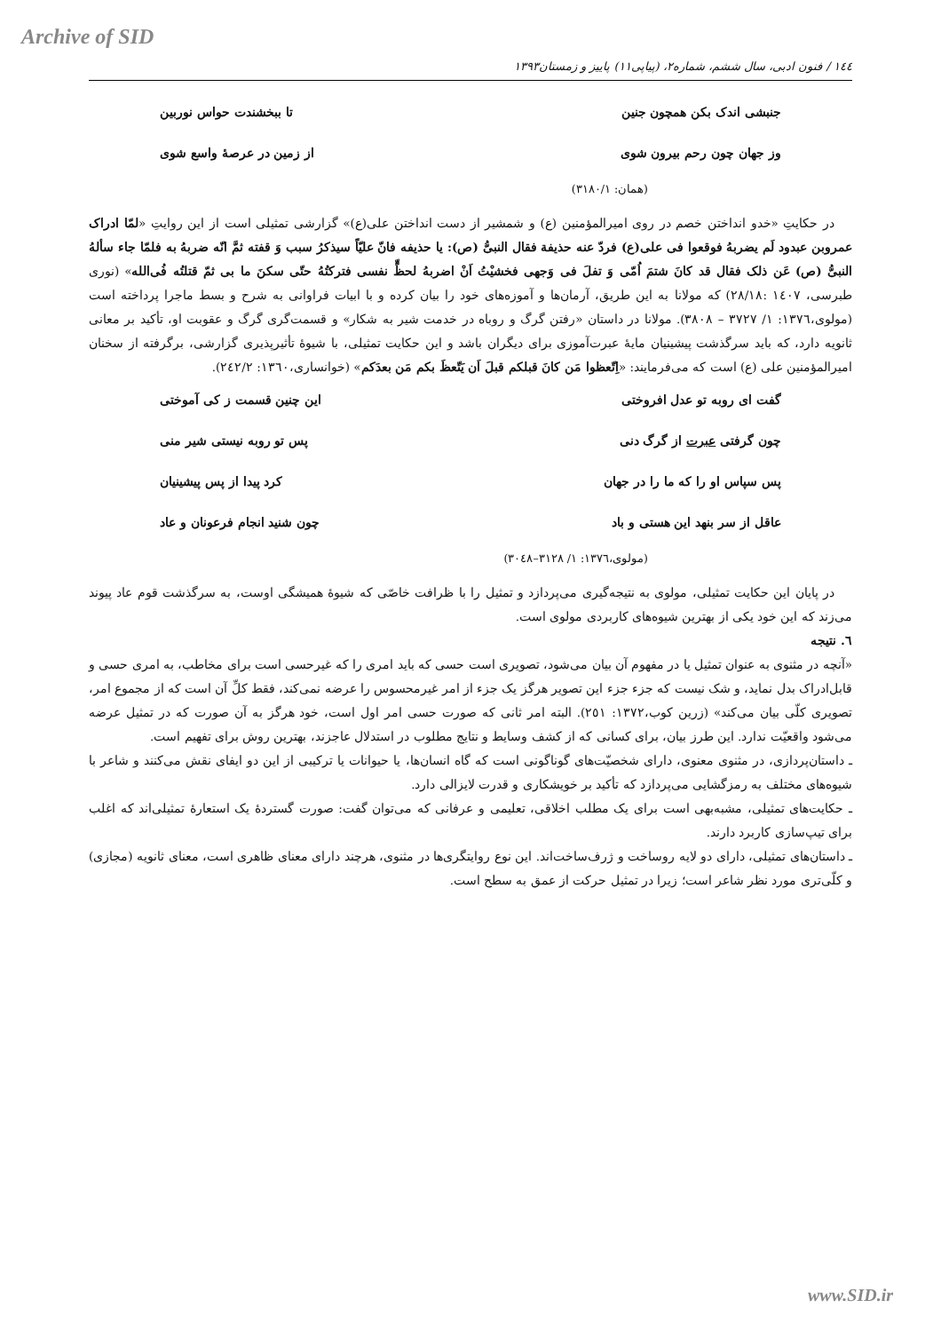Archive of SID
١٤٤ / فنون ادبی، سال ششم، شماره۲، (پیاپی۱۱) پاییز و زمستان۱۳۹۳
جنبشی اندک بکن همچون جنین تا ببخشندت حواس نوربین
وز جهان چون رحم بیرون شوی از زمین در عرصهٔ واسع شوی
(همان: ۳۱۸۰/۱)
در حکایتِ «خدو انداختن خصم در روی امیرالمؤمنین (ع) و شمشیر از دست انداختن علی(ع)» گزارشی تمثیلی است از این روایتِ «لمّا ادراک عمروبن عبدود لَم یضربهُ فوقعوا فی علی(ع) فردّ عنه حذیفة فقال النبیُّ (ص): یا حذیفه فانّ علیّاً سیذکرُ سبب وَ قفته ثمَّ انّه ضربهُ به فلمّا جاء سألهُ النبیُّ (ص) عَن ذلک فقال قد کانَ شتمَ اُمّی وَ تفلَ فی وَجهی فخشیْتُ اَنْ اضربهُ لحظٍّ نفسی فترکتُهُ حتّی سکنَ ما بی ثمّ قتلتُه فُی‌الله» (نوری طبرسی، ١٤٠٧ :٢٨/١٨) که مولانا به این طریق، آرمان‌ها و آموزه‌های خود را بیان کرده و با ابیات فراوانی به شرح و بسط ماجرا پرداخته است (مولوی،١٣٧٦: ١/ ٣٧٢٧ – ٣٨٠٨). مولانا در داستان «رفتن گرگ و روباه در خدمت شیر به شکار» و قسمت‌گری گرگ و عقوبت او، تأکید بر معانی ثانویه دارد، که باید سرگذشت پیشینیان مایهٔ عبرت‌آموزی برای دیگران باشد و این حکایت تمثیلی، با شیوهٔ تأثیرپذیری گزارشی، برگرفته از سخنان امیرالمؤمنین علی (ع) است که می‌فرمایند: «اِتّعظوا مَن کانَ قبلکم قبلَ اَن یَتّعظَ بکم مَن بعدَکم» (خوانساری،١٣٦٠: ٢٤٢/٢).
گفت ای روبه تو عدل افروختی این چنین قسمت ز کی آموختی
چون گرفتی عبرت از گرگ دنی پس تو روبه نیستی شیر منی
پس سپاس او را که ما را در جهان کرد پیدا از پس پیشینیان
عاقل از سر بنهد این هستی و باد چون شنید انجام فرعونان و عاد
(مولوی،١٣٧٦: ١/ ٣١٢٨–٣٠٤٨)
در پایان این حکایت تمثیلی، مولوی به نتیجه‌گیری می‌پردازد و تمثیل را با ظرافت خاصّی که شیوهٔ همیشگی اوست، به سرگذشت قوم عاد پیوند می‌زند که این خود یکی از بهترین شیوه‌های کاربردی مولوی است.
٦. نتیجه
«آنچه در مثنوی به عنوان تمثیل یا در مفهوم آن بیان می‌شود، تصویری است حسی که باید امری را که غیرحسی است برای مخاطب، به امری حسی و قابل‌ادراک بدل نماید، و شک نیست که جزء جزء این تصویر هرگز یک جزء از امر غیرمحسوس را عرضه نمی‌کند، فقط کلِّ آن است که از مجموع امر، تصویری کلّی بیان می‌کند» (زرین کوب،١٣٧٢: ٢٥١). البته امر ثانی که صورت حسی امر اول است، خود هرگز به آن صورت که در تمثیل عرضه می‌شود واقعیّت ندارد. این طرز بیان، برای کسانی که از کشف وسایط و نتایج مطلوب در استدلال عاجزند، بهترین روش برای تفهیم است.
ـ داستان‌پردازی، در مثنوی معنوی، دارای شخصیّت‌های گوناگونی است که گاه انسان‌ها، یا حیوانات یا ترکیبی از این دو ایفای نقش می‌کنند و شاعر با شیوه‌های مختلف به رمزگشایی می‌پردازد که تأکید بر خویشکاری و قدرت لایزالی دارد.
ـ حکایت‌های تمثیلی، مشبه‌بهی است برای یک مطلب اخلاقی، تعلیمی و عرفانی که می‌توان گفت: صورت گستردهٔ یک استعارهٔ تمثیلی‌اند که اغلب برای تیپ‌سازی کاربرد دارند.
ـ داستان‌های تمثیلی، دارای دو لایه روساخت و ژرف‌ساخت‌اند. این نوع روایتگری‌ها در مثنوی، هرچند دارای معنای ظاهری است، معنای ثانویه (مجازی) و کلّی‌تری مورد نظر شاعر است؛ زیرا در تمثیل حرکت از عمق به سطح است.
www.SID.ir